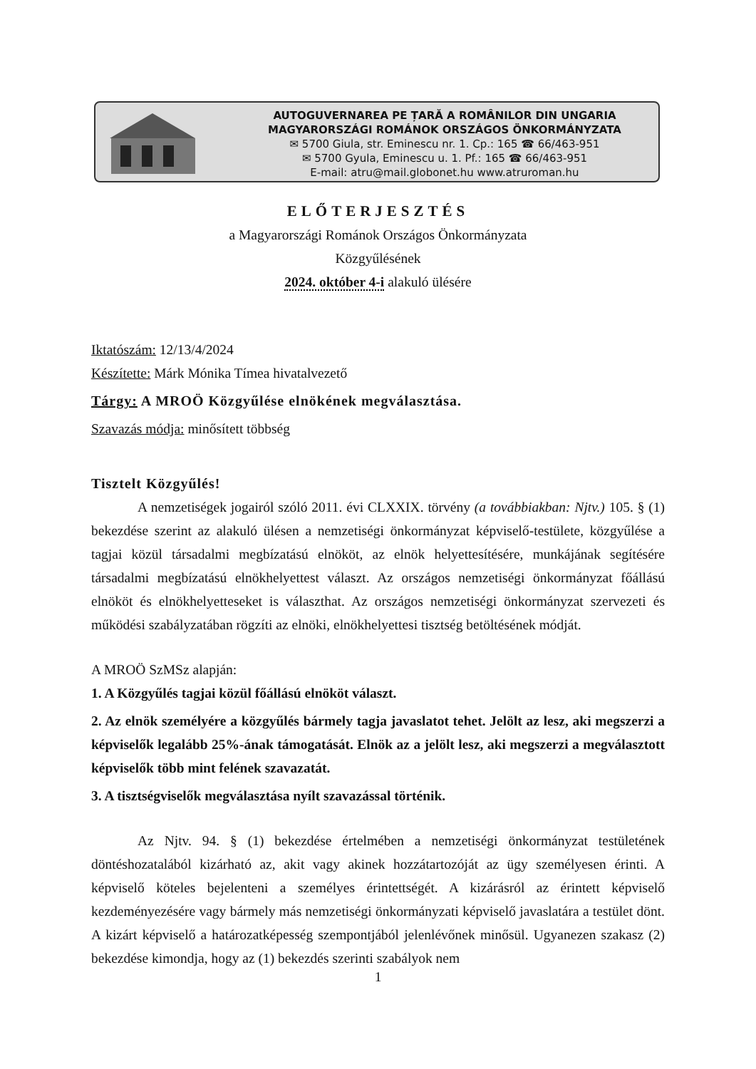AUTOGUVERNAREA PE ȚARĂ A ROMÂNILOR DIN UNGARIA
MAGYARORSZÁGI ROMÁNOK ORSZÁGOS ÖNKORMÁNYZATA
✉ 5700 Giula, str. Eminescu nr. 1. Cp.: 165 ☎ 66/463-951
✉ 5700 Gyula, Eminescu u. 1. Pf.: 165 ☎ 66/463-951
E-mail: atru@mail.globonet.hu www.atruroman.hu
ELŐTERJESZTÉS
a Magyarországi Románok Országos Önkormányzata
Közgyűlésének
2024. október 4-i alakuló ülésére
Iktatószám: 12/13/4/2024
Készítette: Márk Mónika Tímea hivatalvezető
Tárgy: A MROÖ Közgyűlése elnökének megválasztása.
Szavazás módja: minősített többség
Tisztelt Közgyűlés!
A nemzetiségek jogairól szóló 2011. évi CLXXIX. törvény (a továbbiakban: Njtv.) 105. § (1) bekezdése szerint az alakuló ülésen a nemzetiségi önkormányzat képviselő-testülete, közgyűlése a tagjai közül társadalmi megbízatású elnököt, az elnök helyettesítésére, munkájának segítésére társadalmi megbízatású elnökhelyettest választ. Az országos nemzetiségi önkormányzat főállású elnököt és elnökhelyetteseket is választhat. Az országos nemzetiségi önkormányzat szervezeti és működési szabályzatában rögzíti az elnöki, elnökhelyettesi tisztség betöltésének módját.
A MROÖ SzMSz alapján:
1. A Közgyűlés tagjai közül főállású elnököt választ.
2. Az elnök személyére a közgyűlés bármely tagja javaslatot tehet. Jelölt az lesz, aki megszerzi a képviselők legalább 25%-ának támogatását. Elnök az a jelölt lesz, aki megszerzi a megválasztott képviselők több mint felének szavazatát.
3. A tisztségviselők megválasztása nyílt szavazással történik.
Az Njtv. 94. § (1) bekezdése értelmében a nemzetiségi önkormányzat testületének döntéshozatalából kizárható az, akit vagy akinek hozzátartozóját az ügy személyesen érinti. A képviselő köteles bejelenteni a személyes érintettségét. A kizárásról az érintett képviselő kezdeményezésére vagy bármely más nemzetiségi önkormányzati képviselő javaslatára a testület dönt. A kizárt képviselő a határozatképesség szempontjából jelenlévőnek minősül. Ugyanezen szakasz (2) bekezdése kimondja, hogy az (1) bekezdés szerinti szabályok nem
1